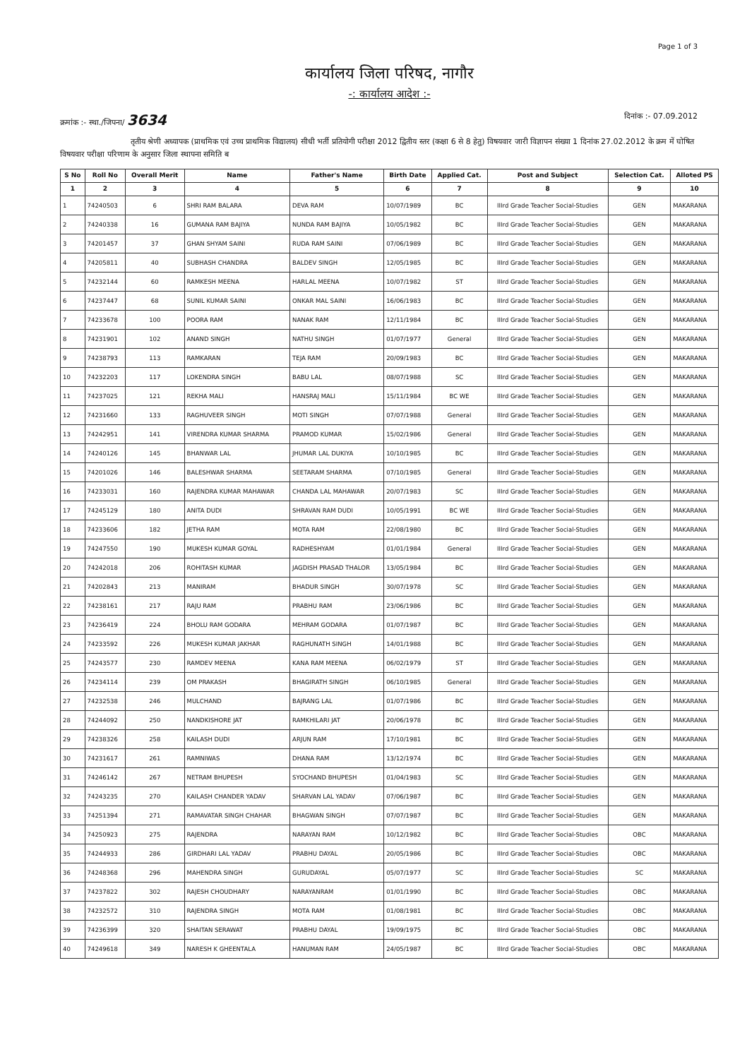Page 1 of 3
कार्यालय जिला परिषद, नागौर
-: कार्यालय आदेश :-
क्रमांक :- स्था./जिपना/ 3634 दिनांक :- 07.09.2012
तृतीय श्रेणी अध्यापक (प्राथमिक एवं उच्च प्राथमिक विद्यालय) सीधी भर्ती प्रतियोगी परीक्षा 2012 द्वितीय स्तर (कक्षा 6 से 8 हेतु) विषयवार जारी विज्ञापन संख्या 1 दिनांक 27.02.2012 के क्रम में घोषित विषयवार परीक्षा परिणाम के अनुसार जिला स्थापना समिति ब
| S No | Roll No | Overall Merit | Name | Father's Name | Birth Date | Applied Cat. | Post and Subject | Selection Cat. | Alloted PS |
| --- | --- | --- | --- | --- | --- | --- | --- | --- | --- |
| 1 | 2 | 3 | 4 | 5 | 6 | 7 | 8 | 9 | 10 |
| 1 | 74240503 | 6 | SHRI RAM BALARA | DEVA RAM | 10/07/1989 | BC | IIIrd Grade Teacher Social-Studies | GEN | MAKARANA |
| 2 | 74240338 | 16 | GUMANA RAM BAJIYA | NUNDA RAM BAJIYA | 10/05/1982 | BC | IIIrd Grade Teacher Social-Studies | GEN | MAKARANA |
| 3 | 74201457 | 37 | GHAN SHYAM SAINI | RUDA RAM SAINI | 07/06/1989 | BC | IIIrd Grade Teacher Social-Studies | GEN | MAKARANA |
| 4 | 74205811 | 40 | SUBHASH CHANDRA | BALDEV SINGH | 12/05/1985 | BC | IIIrd Grade Teacher Social-Studies | GEN | MAKARANA |
| 5 | 74232144 | 60 | RAMKESH MEENA | HARLAL MEENA | 10/07/1982 | ST | IIIrd Grade Teacher Social-Studies | GEN | MAKARANA |
| 6 | 74237447 | 68 | SUNIL KUMAR SAINI | ONKAR MAL SAINI | 16/06/1983 | BC | IIIrd Grade Teacher Social-Studies | GEN | MAKARANA |
| 7 | 74233678 | 100 | POORA RAM | NANAK RAM | 12/11/1984 | BC | IIIrd Grade Teacher Social-Studies | GEN | MAKARANA |
| 8 | 74231901 | 102 | ANAND SINGH | NATHU SINGH | 01/07/1977 | General | IIIrd Grade Teacher Social-Studies | GEN | MAKARANA |
| 9 | 74238793 | 113 | RAMKARAN | TEJA RAM | 20/09/1983 | BC | IIIrd Grade Teacher Social-Studies | GEN | MAKARANA |
| 10 | 74232203 | 117 | LOKENDRA SINGH | BABU LAL | 08/07/1988 | SC | IIIrd Grade Teacher Social-Studies | GEN | MAKARANA |
| 11 | 74237025 | 121 | REKHA MALI | HANSRAJ MALI | 15/11/1984 | BC WE | IIIrd Grade Teacher Social-Studies | GEN | MAKARANA |
| 12 | 74231660 | 133 | RAGHUVEER SINGH | MOTI SINGH | 07/07/1988 | General | IIIrd Grade Teacher Social-Studies | GEN | MAKARANA |
| 13 | 74242951 | 141 | VIRENDRA KUMAR SHARMA | PRAMOD KUMAR | 15/02/1986 | General | IIIrd Grade Teacher Social-Studies | GEN | MAKARANA |
| 14 | 74240126 | 145 | BHANWAR LAL | JHUMAR LAL DUKIYA | 10/10/1985 | BC | IIIrd Grade Teacher Social-Studies | GEN | MAKARANA |
| 15 | 74201026 | 146 | BALESHWAR SHARMA | SEETARAM SHARMA | 07/10/1985 | General | IIIrd Grade Teacher Social-Studies | GEN | MAKARANA |
| 16 | 74233031 | 160 | RAJENDRA KUMAR MAHAWAR | CHANDA LAL MAHAWAR | 20/07/1983 | SC | IIIrd Grade Teacher Social-Studies | GEN | MAKARANA |
| 17 | 74245129 | 180 | ANITA DUDI | SHRAVAN RAM DUDI | 10/05/1991 | BC WE | IIIrd Grade Teacher Social-Studies | GEN | MAKARANA |
| 18 | 74233606 | 182 | JETHA RAM | MOTA RAM | 22/08/1980 | BC | IIIrd Grade Teacher Social-Studies | GEN | MAKARANA |
| 19 | 74247550 | 190 | MUKESH KUMAR GOYAL | RADHESHYAM | 01/01/1984 | General | IIIrd Grade Teacher Social-Studies | GEN | MAKARANA |
| 20 | 74242018 | 206 | ROHITASH KUMAR | JAGDISH PRASAD THALOR | 13/05/1984 | BC | IIIrd Grade Teacher Social-Studies | GEN | MAKARANA |
| 21 | 74202843 | 213 | MANIRAM | BHADUR SINGH | 30/07/1978 | SC | IIIrd Grade Teacher Social-Studies | GEN | MAKARANA |
| 22 | 74238161 | 217 | RAJU RAM | PRABHU RAM | 23/06/1986 | BC | IIIrd Grade Teacher Social-Studies | GEN | MAKARANA |
| 23 | 74236419 | 224 | BHOLU RAM GODARA | MEHRAM GODARA | 01/07/1987 | BC | IIIrd Grade Teacher Social-Studies | GEN | MAKARANA |
| 24 | 74233592 | 226 | MUKESH KUMAR JAKHAR | RAGHUNATH SINGH | 14/01/1988 | BC | IIIrd Grade Teacher Social-Studies | GEN | MAKARANA |
| 25 | 74243577 | 230 | RAMDEV MEENA | KANA RAM MEENA | 06/02/1979 | ST | IIIrd Grade Teacher Social-Studies | GEN | MAKARANA |
| 26 | 74234114 | 239 | OM PRAKASH | BHAGIRATH SINGH | 06/10/1985 | General | IIIrd Grade Teacher Social-Studies | GEN | MAKARANA |
| 27 | 74232538 | 246 | MULCHAND | BAJRANG LAL | 01/07/1986 | BC | IIIrd Grade Teacher Social-Studies | GEN | MAKARANA |
| 28 | 74244092 | 250 | NANDKISHORE JAT | RAMKHILARI JAT | 20/06/1978 | BC | IIIrd Grade Teacher Social-Studies | GEN | MAKARANA |
| 29 | 74238326 | 258 | KAILASH DUDI | ARJUN RAM | 17/10/1981 | BC | IIIrd Grade Teacher Social-Studies | GEN | MAKARANA |
| 30 | 74231617 | 261 | RAMNIWAS | DHANA RAM | 13/12/1974 | BC | IIIrd Grade Teacher Social-Studies | GEN | MAKARANA |
| 31 | 74246142 | 267 | NETRAM BHUPESH | SYOCHAND BHUPESH | 01/04/1983 | SC | IIIrd Grade Teacher Social-Studies | GEN | MAKARANA |
| 32 | 74243235 | 270 | KAILASH CHANDER YADAV | SHARVAN LAL YADAV | 07/06/1987 | BC | IIIrd Grade Teacher Social-Studies | GEN | MAKARANA |
| 33 | 74251394 | 271 | RAMAVATAR SINGH CHAHAR | BHAGWAN SINGH | 07/07/1987 | BC | IIIrd Grade Teacher Social-Studies | GEN | MAKARANA |
| 34 | 74250923 | 275 | RAJENDRA | NARAYAN RAM | 10/12/1982 | BC | IIIrd Grade Teacher Social-Studies | OBC | MAKARANA |
| 35 | 74244933 | 286 | GIRDHARI LAL YADAV | PRABHU DAYAL | 20/05/1986 | BC | IIIrd Grade Teacher Social-Studies | OBC | MAKARANA |
| 36 | 74248368 | 296 | MAHENDRA SINGH | GURUDAYAL | 05/07/1977 | SC | IIIrd Grade Teacher Social-Studies | SC | MAKARANA |
| 37 | 74237822 | 302 | RAJESH CHOUDHARY | NARAYANRAM | 01/01/1990 | BC | IIIrd Grade Teacher Social-Studies | OBC | MAKARANA |
| 38 | 74232572 | 310 | RAJENDRA SINGH | MOTA RAM | 01/08/1981 | BC | IIIrd Grade Teacher Social-Studies | OBC | MAKARANA |
| 39 | 74236399 | 320 | SHAITAN SERAWAT | PRABHU DAYAL | 19/09/1975 | BC | IIIrd Grade Teacher Social-Studies | OBC | MAKARANA |
| 40 | 74249618 | 349 | NARESH K GHEENTALA | HANUMAN RAM | 24/05/1987 | BC | IIIrd Grade Teacher Social-Studies | OBC | MAKARANA |